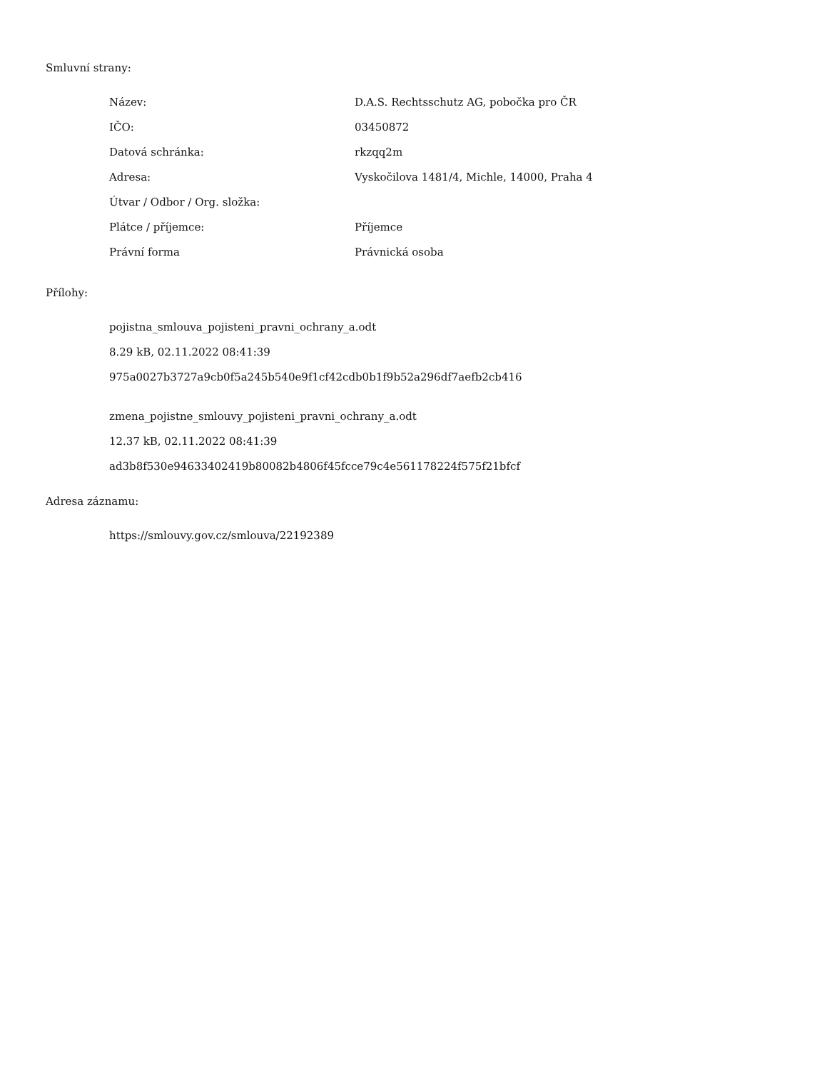Smluvní strany:
| Název: | D.A.S. Rechtsschutz AG, pobočka pro ČR |
| IČO: | 03450872 |
| Datová schránka: | rkzqq2m |
| Adresa: | Vyskočilova 1481/4, Michle, 14000, Praha 4 |
| Útvar / Odbor / Org. složka: | |
| Plátce / příjemce: | Příjemce |
| Právní forma | Právnická osoba |
Přílohy:
pojistna_smlouva_pojisteni_pravni_ochrany_a.odt
8.29 kB, 02.11.2022 08:41:39
975a0027b3727a9cb0f5a245b540e9f1cf42cdb0b1f9b52a296df7aefb2cb416
zmena_pojistne_smlouvy_pojisteni_pravni_ochrany_a.odt
12.37 kB, 02.11.2022 08:41:39
ad3b8f530e94633402419b80082b4806f45fcce79c4e561178224f575f21bfcf
Adresa záznamu:
https://smlouvy.gov.cz/smlouva/22192389